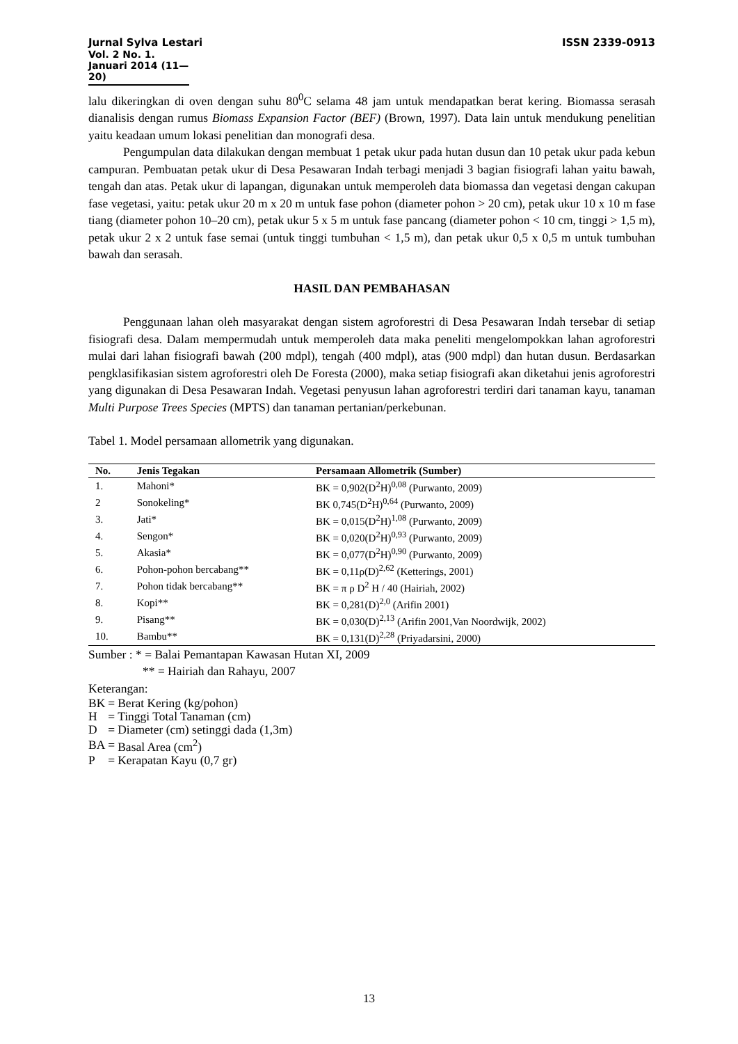ISSN 2339-0913 Jurnal Sylva Lestari
Vol. 2 No. 1. Januari 2014 (11—20)
lalu dikeringkan di oven dengan suhu 80<sup>0</sup>C selama 48 jam untuk mendapatkan berat kering. Biomassa serasah dianalisis dengan rumus Biomass Expansion Factor (BEF) (Brown, 1997). Data lain untuk mendukung penelitian yaitu keadaan umum lokasi penelitian dan monografi desa.
Pengumpulan data dilakukan dengan membuat 1 petak ukur pada hutan dusun dan 10 petak ukur pada kebun campuran. Pembuatan petak ukur di Desa Pesawaran Indah terbagi menjadi 3 bagian fisiografi lahan yaitu bawah, tengah dan atas. Petak ukur di lapangan, digunakan untuk memperoleh data biomassa dan vegetasi dengan cakupan fase vegetasi, yaitu: petak ukur 20 m x 20 m untuk fase pohon (diameter pohon > 20 cm), petak ukur 10 x 10 m fase tiang (diameter pohon 10–20 cm), petak ukur 5 x 5 m untuk fase pancang (diameter pohon < 10 cm, tinggi > 1,5 m), petak ukur 2 x 2 untuk fase semai (untuk tinggi tumbuhan < 1,5 m), dan petak ukur 0,5 x 0,5 m untuk tumbuhan bawah dan serasah.
HASIL DAN PEMBAHASAN
Penggunaan lahan oleh masyarakat dengan sistem agroforestri di Desa Pesawaran Indah tersebar di setiap fisiografi desa. Dalam mempermudah untuk memperoleh data maka peneliti mengelompokkan lahan agroforestri mulai dari lahan fisiografi bawah (200 mdpl), tengah (400 mdpl), atas (900 mdpl) dan hutan dusun. Berdasarkan pengklasifikasian sistem agroforestri oleh De Foresta (2000), maka setiap fisiografi akan diketahui jenis agroforestri yang digunakan di Desa Pesawaran Indah. Vegetasi penyusun lahan agroforestri terdiri dari tanaman kayu, tanaman Multi Purpose Trees Species (MPTS) dan tanaman pertanian/perkebunan.
Tabel 1. Model persamaan allometrik yang digunakan.
| No. | Jenis Tegakan | Persamaan Allometrik (Sumber) |
| --- | --- | --- |
| 1. | Mahoni* | BK = 0,902(D<sup>2</sup>H)<sup>0,08</sup> (Purwanto, 2009) |
| 2 | Sonokeling* | BK 0,745(D<sup>2</sup>H)<sup>0,64</sup> (Purwanto, 2009) |
| 3. | Jati* | BK = 0,015(D<sup>2</sup>H)<sup>1,08</sup> (Purwanto, 2009) |
| 4. | Sengon* | BK = 0,020(D<sup>2</sup>H)<sup>0,93</sup> (Purwanto, 2009) |
| 5. | Akasia* | BK = 0,077(D<sup>2</sup>H)<sup>0,90</sup> (Purwanto, 2009) |
| 6. | Pohon-pohon bercabang** | BK = 0,11ρ(D)<sup>2,62</sup> (Ketterings, 2001) |
| 7. | Pohon tidak bercabang** | BK = π ρ D<sup>2</sup> H / 40 (Hairiah, 2002) |
| 8. | Kopi** | BK = 0,281(D)<sup>2,0</sup> (Arifin 2001) |
| 9. | Pisang** | BK = 0,030(D)<sup>2,13</sup> (Arifin 2001,Van Noordwijk, 2002) |
| 10. | Bambu** | BK = 0,131(D)<sup>2,28</sup> (Priyadarsini, 2000) |
Sumber : * = Balai Pemantapan Kawasan Hutan XI, 2009
** = Hairiah dan Rahayu, 2007
Keterangan:
| BK | = | Berat Kering (kg/pohon) |
| H | = | Tinggi Total Tanaman (cm) |
| D | = | Diameter (cm) setinggi dada (1,3m) |
| BA | = | Basal Area (cm<sup>2</sup>) |
| P | = | Kerapatan Kayu (0,7 gr) |
13